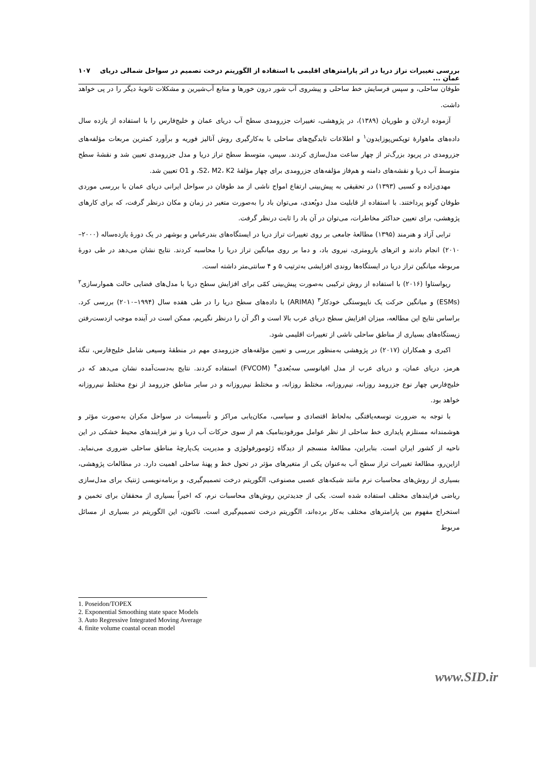بررسی تغییرات تراز دریا در اثر پارامترهای اقلیمی با استفاده از الگوریتم درخت تصمیم در سواحل شمالی دریای عمان ... ۱۰۷
طوفان ساحلی، و سپس فرسایش خط ساحلی و پیشروی آب شور درون خورها و منابع آب‌شیرین و مشکلات ثانویهٔ دیگر را در پی خواهد داشت.
آزموده اردلان و طوریان (۱۳۸۹)، در پژوهشی، تغییرات جزرومدی سطح آب دریای عمان و خلیج‌فارس را با استفاده از یازده سال داده‌های ماهوارهٔ توپکس‌پوزایدون<sup>۱</sup> و اطلاعات تایدگیج‌های ساحلی با به‌کارگیری روش آنالیز فوریه و برآورد کمترین مربعات مؤلفه‌های جزرومدی در پریود بزرگ‌تر از چهار ساعت مدل‌سازی کردند. سپس، متوسط سطح تراز دریا و مدل جزرومدی تعیین شد و نقشهٔ سطح متوسط آب دریا و نقشه‌های دامنه و هم‌فاز مؤلفه‌های جزرومدی برای چهار مؤلفهٔ S2، M2، K2، و O1 تعیین شد.
مهدی‌زاده و کسبی (۱۳۹۳) در تحقیقی به پیش‌بینی ارتفاع امواج ناشی از مد طوفان در سواحل ایرانی دریای عمان با بررسی موردی طوفان گونو پرداختند. با استفاده از قابلیت مدل دوبُعدی، می‌توان باد را به‌صورت متغیر در زمان و مکان درنظر گرفت، که برای کارهای پژوهشی، برای تعیین حداکثر مخاطرات، می‌توان در آن باد را ثابت درنظر گرفت.
ترابی آزاد و هنرمند (۱۳۹۵) مطالعهٔ جامعی بر روی تغییرات تراز دریا در ایستگاه‌های بندرعباس و بوشهر در یک دورهٔ یازده‌ساله (۲۰۰۰–۲۰۱۰) انجام دادند و اثرهای بارومتری، نیروی باد، و دما بر روی میانگین تراز دریا را محاسبه کردند. نتایج نشان می‌دهد در طی دورهٔ مربوطه میانگین تراز دریا در ایستگاه‌ها روندی افزایشی به‌ترتیب ۵ و ۴ سانتی‌متر داشته است.
ریواستاوا (۲۰۱۶) با استفاده از روش ترکیبی به‌صورت پیش‌بینی کمّی برای افزایش سطح دریا با مدل‌های فضایی حالت هموارسازی<sup>۲</sup> (ESMs) و میانگین حرکت یک ناپیوستگی خودکار<sup>۳</sup> (ARIMA) با داده‌های سطح دریا را در طی هفده سال (۱۹۹۴–۲۰۱۰) بررسی کرد. براساس نتایج این مطالعه، میزان افزایش سطح دریای عرب بالا است و اگر آن را درنظر نگیریم، ممکن است در آینده موجب ازدست‌رفتن زیستگاه‌های بسیاری از مناطق ساحلی ناشی از تغییرات اقلیمی شود.
اکبری و همکاران (۲۰۱۷) در پژوهشی به‌منظور بررسی و تعیین مؤلفه‌های جزرومدی مهم در منطقهٔ وسیعی شامل خلیج‌فارس، تنگهٔ هرمز، دریای عمان، و دریای عرب از مدل اقیانوسی سه‌بُعدی<sup>۴</sup> (FVCOM) استفاده کردند. نتایج به‌دست‌آمده نشان می‌دهد که در خلیج‌فارس چهار نوع جزرومد روزانه، نیم‌روزانه، مختلط روزانه، و مختلط نیم‌روزانه و در سایر مناطق جزرومد از نوع مختلط نیم‌روزانه خواهد بود.
با توجه به ضرورت توسعه‌یافتگی به‌لحاظ اقتصادی و سیاسی، مکان‌یابی مراکز و تأسیسات در سواحل مکران به‌صورت مؤثر و هوشمندانه مستلزم پایداری خط ساحلی از نظر عوامل مورفودینامیک هم از سوی حرکات آب دریا و نیز فرایندهای محیط خشکی در این ناحیه از کشور ایران است. بنابراین، مطالعهٔ منسجم از دیدگاه ژئومورفولوژی و مدیریت یک‌پارچهٔ مناطق ساحلی ضروری می‌نماید. ازاین‌رو، مطالعهٔ تغییرات تراز سطح آب به‌عنوان یکی از متغیرهای مؤثر در تحول خط و پهنهٔ ساحلی اهمیت دارد. در مطالعات پژوهشی، بسیاری از روش‌های محاسبات نرم مانند شبکه‌های عصبی مصنوعی، الگوریتم درخت تصمیم‌گیری، و برنامه‌نویسی ژنتیک برای مدل‌سازی ریاضی فرایندهای مختلف استفاده شده است. یکی از جدیدترین روش‌های محاسبات نرم، که اخیراً بسیاری از محققان برای تخمین و استخراج مفهوم بین پارامترهای مختلف به‌کار برده‌اند، الگوریتم درخت تصمیم‌گیری است. تاکنون، این الگوریتم در بسیاری از مسائل مربوط
1. Poseidon/TOPEX
2. Exponential Smoothing state space Models
3. Auto Regressive Integrated Moving Average
4. finite volume coastal ocean model
www.SID.ir